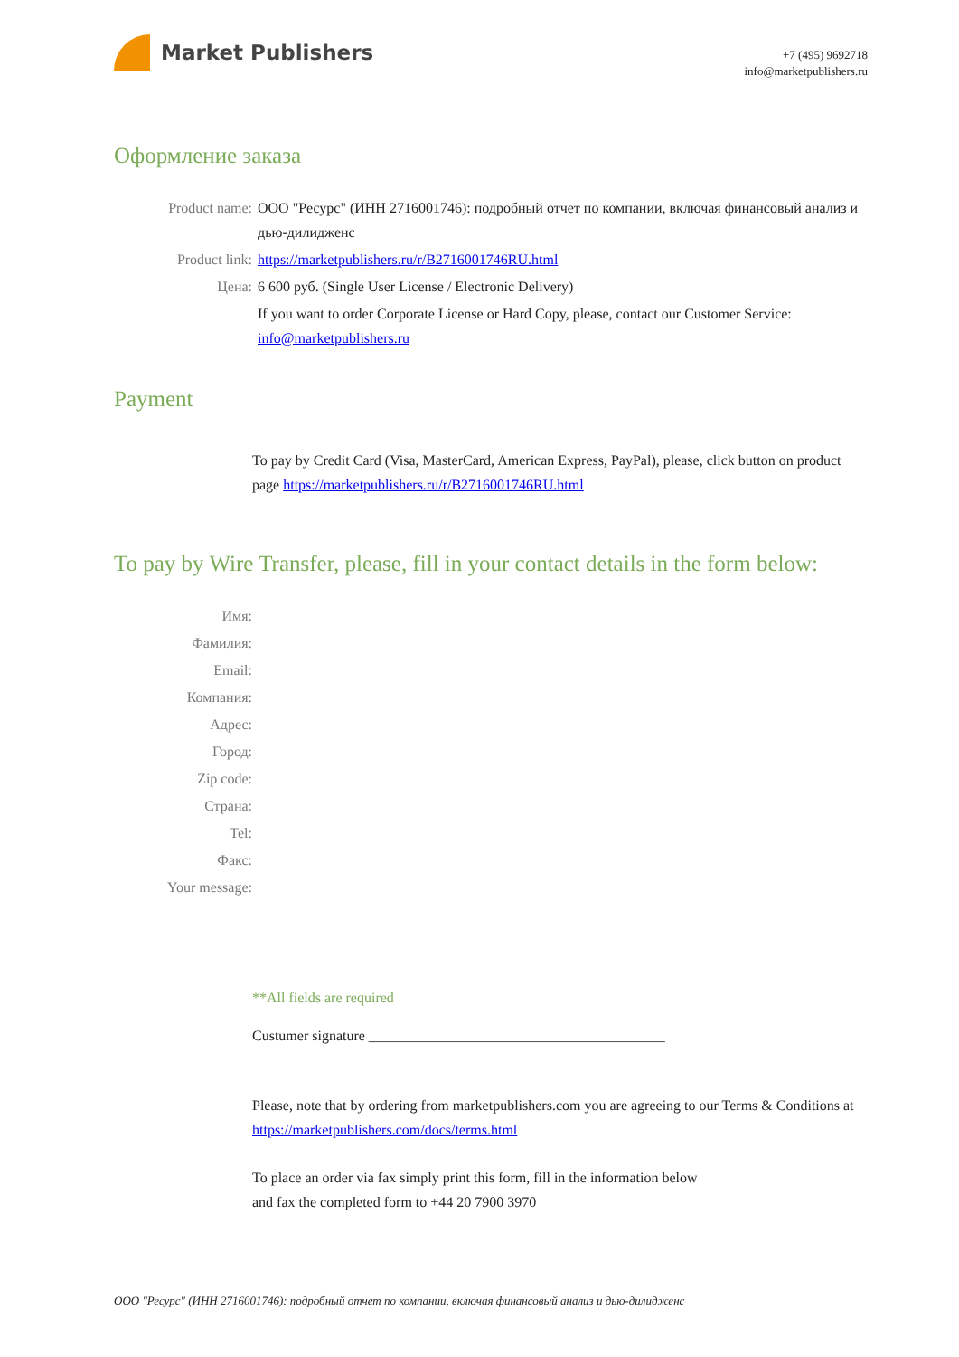Market Publishers
+7 (495) 9692718
info@marketpublishers.ru
Оформление заказа
Product name: ООО "Ресурс" (ИНН 2716001746): подробный отчет по компании, включая финансовый анализ и дью-дилидженс
Product link: https://marketpublishers.ru/r/B2716001746RU.html
Цена: 6 600 руб. (Single User License / Electronic Delivery)
If you want to order Corporate License or Hard Copy, please, contact our Customer Service:
info@marketpublishers.ru
Payment
To pay by Credit Card (Visa, MasterCard, American Express, PayPal), please, click button on product page https://marketpublishers.ru/r/B2716001746RU.html
To pay by Wire Transfer, please, fill in your contact details in the form below:
Имя:
Фамилия:
Email:
Компания:
Адрес:
Город:
Zip code:
Страна:
Tel:
Факс:
Your message:
**All fields are required
Custumer signature _________________________________________
Please, note that by ordering from marketpublishers.com you are agreeing to our Terms & Conditions at https://marketpublishers.com/docs/terms.html
To place an order via fax simply print this form, fill in the information below
and fax the completed form to +44 20 7900 3970
ООО "Ресурс" (ИНН 2716001746): подробный отчет по компании, включая финансовый анализ и дью-дилидженс